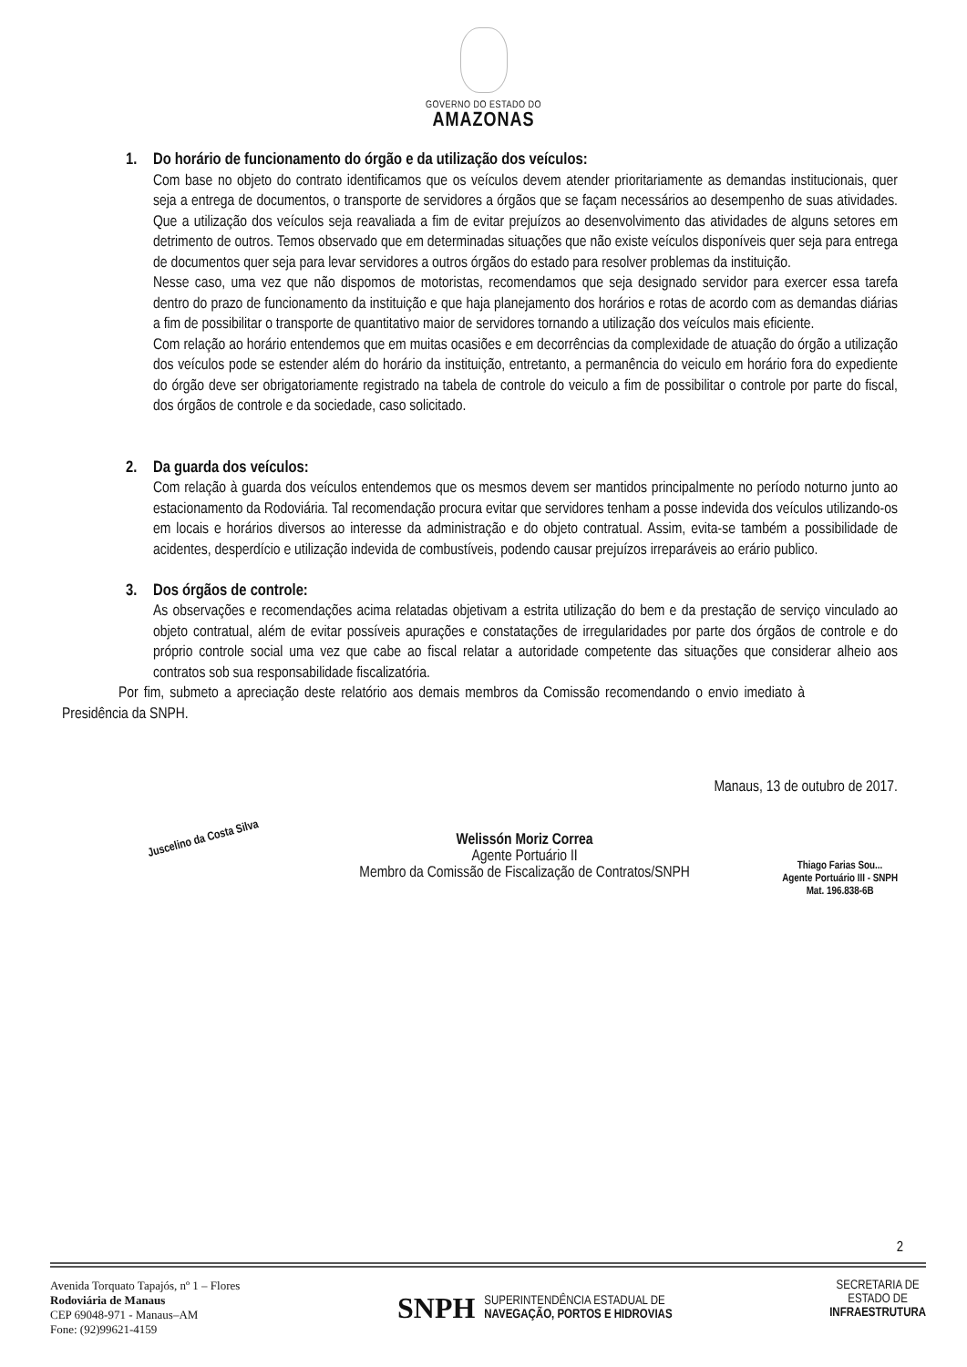GOVERNO DO ESTADO DO
AMAZONAS
1. Do horário de funcionamento do órgão e da utilização dos veículos:
Com base no objeto do contrato identificamos que os veículos devem atender prioritariamente as demandas institucionais, quer seja a entrega de documentos, o transporte de servidores a órgãos que se façam necessários ao desempenho de suas atividades. Que a utilização dos veículos seja reavaliada a fim de evitar prejuízos ao desenvolvimento das atividades de alguns setores em detrimento de outros. Temos observado que em determinadas situações que não existe veículos disponíveis quer seja para entrega de documentos quer seja para levar servidores a outros órgãos do estado para resolver problemas da instituição.
Nesse caso, uma vez que não dispomos de motoristas, recomendamos que seja designado servidor para exercer essa tarefa dentro do prazo de funcionamento da instituição e que haja planejamento dos horários e rotas de acordo com as demandas diárias a fim de possibilitar o transporte de quantitativo maior de servidores tornando a utilização dos veículos mais eficiente.
Com relação ao horário entendemos que em muitas ocasiões e em decorrências da complexidade de atuação do órgão a utilização dos veículos pode se estender além do horário da instituição, entretanto, a permanência do veiculo em horário fora do expediente do órgão deve ser obrigatoriamente registrado na tabela de controle do veiculo a fim de possibilitar o controle por parte do fiscal, dos órgãos de controle e da sociedade, caso solicitado.
2. Da guarda dos veículos:
Com relação à guarda dos veículos entendemos que os mesmos devem ser mantidos principalmente no período noturno junto ao estacionamento da Rodoviária. Tal recomendação procura evitar que servidores tenham a posse indevida dos veículos utilizando-os em locais e horários diversos ao interesse da administração e do objeto contratual. Assim, evita-se também a possibilidade de acidentes, desperdício e utilização indevida de combustíveis, podendo causar prejuízos irreparáveis ao erário publico.
3. Dos órgãos de controle:
As observações e recomendações acima relatadas objetivam a estrita utilização do bem e da prestação de serviço vinculado ao objeto contratual, além de evitar possíveis apurações e constatações de irregularidades por parte dos órgãos de controle e do próprio controle social uma vez que cabe ao fiscal relatar a autoridade competente das situações que considerar alheio aos contratos sob sua responsabilidade fiscalizatória.
Por fim, submeto a apreciação deste relatório aos demais membros da Comissão recomendando o envio imediato à Presidência da SNPH.
Manaus, 13 de outubro de 2017.
Juscelino da Costa Silva
Welissón Moriz Correa
Agente Portuário II
Membro da Comissão de Fiscalização de Contratos/SNPH
Thiago Farias Sou...
Agente Portuário III - SNPH
Mat. 196.838-6B
2
Avenida Torquato Tapajós, nº 1 – Flores
Rodoviária de Manaus
CEP 69048-971 - Manaus–AM
Fone: (92)99621-4159
SNPH SUPERINTENDÊNCIA ESTADUAL DE
NAVEGAÇÃO, PORTOS E HIDROVIAS
SECRETARIA DE
ESTADO DE
INFRAESTRUTURA